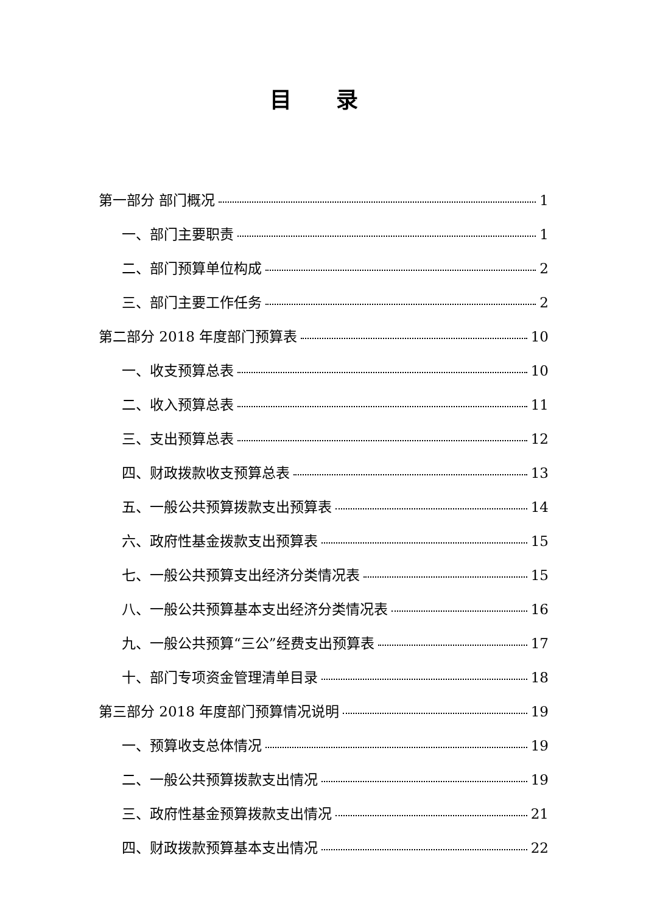目 录
第一部分 部门概况 1
一、部门主要职责 1
二、部门预算单位构成 2
三、部门主要工作任务 2
第二部分 2018 年度部门预算表 10
一、收支预算总表 10
二、收入预算总表 11
三、支出预算总表 12
四、财政拨款收支预算总表 13
五、一般公共预算拨款支出预算表 14
六、政府性基金拨款支出预算表 15
七、一般公共预算支出经济分类情况表 15
八、一般公共预算基本支出经济分类情况表 16
九、一般公共预算“三公”经费支出预算表 17
十、部门专项资金管理清单目录 18
第三部分 2018 年度部门预算情况说明 19
一、预算收支总体情况 19
二、一般公共预算拨款支出情况 19
三、政府性基金预算拨款支出情况 21
四、财政拨款预算基本支出情况 22